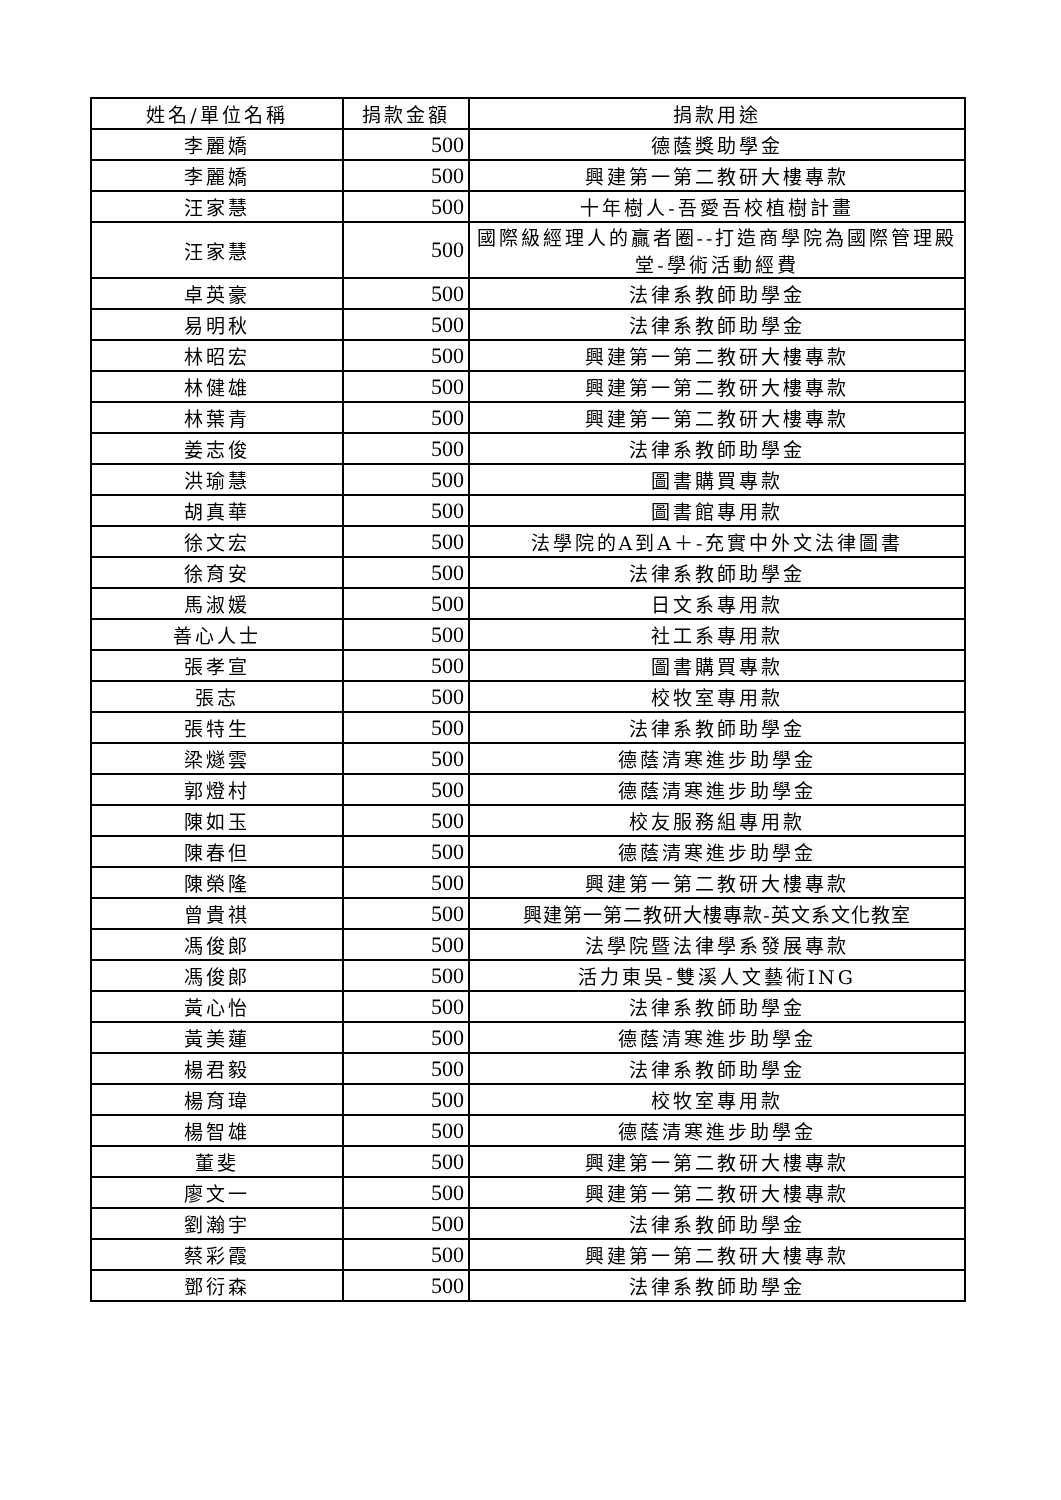| 姓名/單位名稱 | 捐款金額 | 捐款用途 |
| --- | --- | --- |
| 李麗嬌 | 500 | 德蔭獎助學金 |
| 李麗嬌 | 500 | 興建第一第二教研大樓專款 |
| 汪家慧 | 500 | 十年樹人-吾愛吾校植樹計畫 |
| 汪家慧 | 500 | 國際級經理人的贏者圈--打造商學院為國際管理殿堂-學術活動經費 |
| 卓英豪 | 500 | 法律系教師助學金 |
| 易明秋 | 500 | 法律系教師助學金 |
| 林昭宏 | 500 | 興建第一第二教研大樓專款 |
| 林健雄 | 500 | 興建第一第二教研大樓專款 |
| 林葉青 | 500 | 興建第一第二教研大樓專款 |
| 姜志俊 | 500 | 法律系教師助學金 |
| 洪瑜慧 | 500 | 圖書購買專款 |
| 胡真華 | 500 | 圖書館專用款 |
| 徐文宏 | 500 | 法學院的A到A＋-充實中外文法律圖書 |
| 徐育安 | 500 | 法律系教師助學金 |
| 馬淑媛 | 500 | 日文系專用款 |
| 善心人士 | 500 | 社工系專用款 |
| 張孝宣 | 500 | 圖書購買專款 |
| 張志 | 500 | 校牧室專用款 |
| 張特生 | 500 | 法律系教師助學金 |
| 梁燧雲 | 500 | 德蔭清寒進步助學金 |
| 郭燈村 | 500 | 德蔭清寒進步助學金 |
| 陳如玉 | 500 | 校友服務組專用款 |
| 陳春但 | 500 | 德蔭清寒進步助學金 |
| 陳榮隆 | 500 | 興建第一第二教研大樓專款 |
| 曾貴祺 | 500 | 興建第一第二教研大樓專款-英文系文化教室 |
| 馮俊郎 | 500 | 法學院暨法律學系發展專款 |
| 馮俊郎 | 500 | 活力東吳-雙溪人文藝術ING |
| 黃心怡 | 500 | 法律系教師助學金 |
| 黃美蓮 | 500 | 德蔭清寒進步助學金 |
| 楊君毅 | 500 | 法律系教師助學金 |
| 楊育瑋 | 500 | 校牧室專用款 |
| 楊智雄 | 500 | 德蔭清寒進步助學金 |
| 董斐 | 500 | 興建第一第二教研大樓專款 |
| 廖文一 | 500 | 興建第一第二教研大樓專款 |
| 劉瀚宇 | 500 | 法律系教師助學金 |
| 蔡彩霞 | 500 | 興建第一第二教研大樓專款 |
| 鄧衍森 | 500 | 法律系教師助學金 |